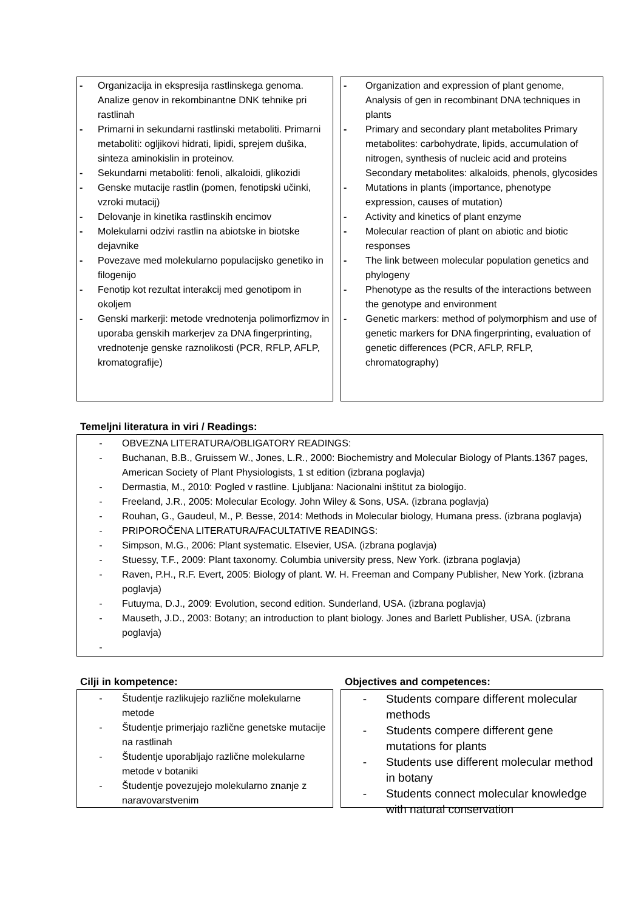- Organizacija in ekspresija rastlinskega genoma. Analize genov in rekombinantne DNK tehnike pri rastlinah
- Primarni in sekundarni rastlinski metaboliti. Primarni metaboliti: ogljikovi hidrati, lipidi, sprejem dušika, sinteza aminokislin in proteinov.
- Sekundarni metaboliti: fenoli, alkaloidi, glikozidi
- Genske mutacije rastlin (pomen, fenotipski učinki, vzroki mutacij)
- Delovanje in kinetika rastlinskih encimov
- Molekularni odzivi rastlin na abiotske in biotske dejavnike
- Povezave med molekularno populacijsko genetiko in filogenijo
- Fenotip kot rezultat interakcij med genotipom in okoljem
- Genski markerji: metode vrednotenja polimorfizmov in uporaba genskih markerjev za DNA fingerprinting, vrednotenje genske raznolikosti (PCR, RFLP, AFLP, kromatografije)
- Organization and expression of plant genome, Analysis of gen in recombinant DNA techniques in plants
- Primary and secondary plant metabolites Primary metabolites: carbohydrate, lipids, accumulation of nitrogen, synthesis of nucleic acid and proteins
Secondary metabolites: alkaloids, phenols, glycosides
- Mutations in plants (importance, phenotype expression, causes of mutation)
- Activity and kinetics of plant enzyme
- Molecular reaction of plant on abiotic and biotic responses
- The link between molecular population genetics and phylogeny
- Phenotype as the results of the interactions between the genotype and environment
- Genetic markers: method of polymorphism and use of genetic markers for DNA fingerprinting, evaluation of genetic differences (PCR, AFLP, RFLP, chromatography)
Temeljni literatura in viri / Readings:
- OBVEZNA LITERATURA/OBLIGATORY READINGS:
- Buchanan, B.B., Gruissem W., Jones, L.R., 2000: Biochemistry and Molecular Biology of Plants.1367 pages, American Society of Plant Physiologists, 1 st edition (izbrana poglavja)
- Dermastia, M., 2010: Pogled v rastline. Ljubljana: Nacionalni inštitut za biologijo.
- Freeland, J.R., 2005: Molecular Ecology. John Wiley & Sons, USA. (izbrana poglavja)
- Rouhan, G., Gaudeul, M., P. Besse, 2014: Methods in Molecular biology, Humana press. (izbrana poglavja)
- PRIPOROČENA LITERATURA/FACULTATIVE READINGS:
- Simpson, M.G., 2006: Plant systematic. Elsevier, USA. (izbrana poglavja)
- Stuessy, T.F., 2009: Plant taxonomy. Columbia university press, New York. (izbrana poglavja)
- Raven, P.H., R.F. Evert, 2005: Biology of plant. W. H. Freeman and Company Publisher, New York. (izbrana poglavja)
- Futuyma, D.J., 2009: Evolution, second edition. Sunderland, USA. (izbrana poglavja)
- Mauseth, J.D., 2003: Botany; an introduction to plant biology. Jones and Barlett Publisher, USA. (izbrana poglavja)
-
Cilji in kompetence: Objectives and competences:
- Študentje razlikujejo različne molekularne metode
- Študentje primerjajo različne genetske mutacije na rastlinah
- Študentje uporabljajo različne molekularne metode v botaniki
- Študentje povezujejo molekularno znanje z naravovarstvenim
- Students compare different molecular methods
- Students compere different gene mutations for plants
- Students use different molecular method in botany
- Students connect molecular knowledge with natural conservation